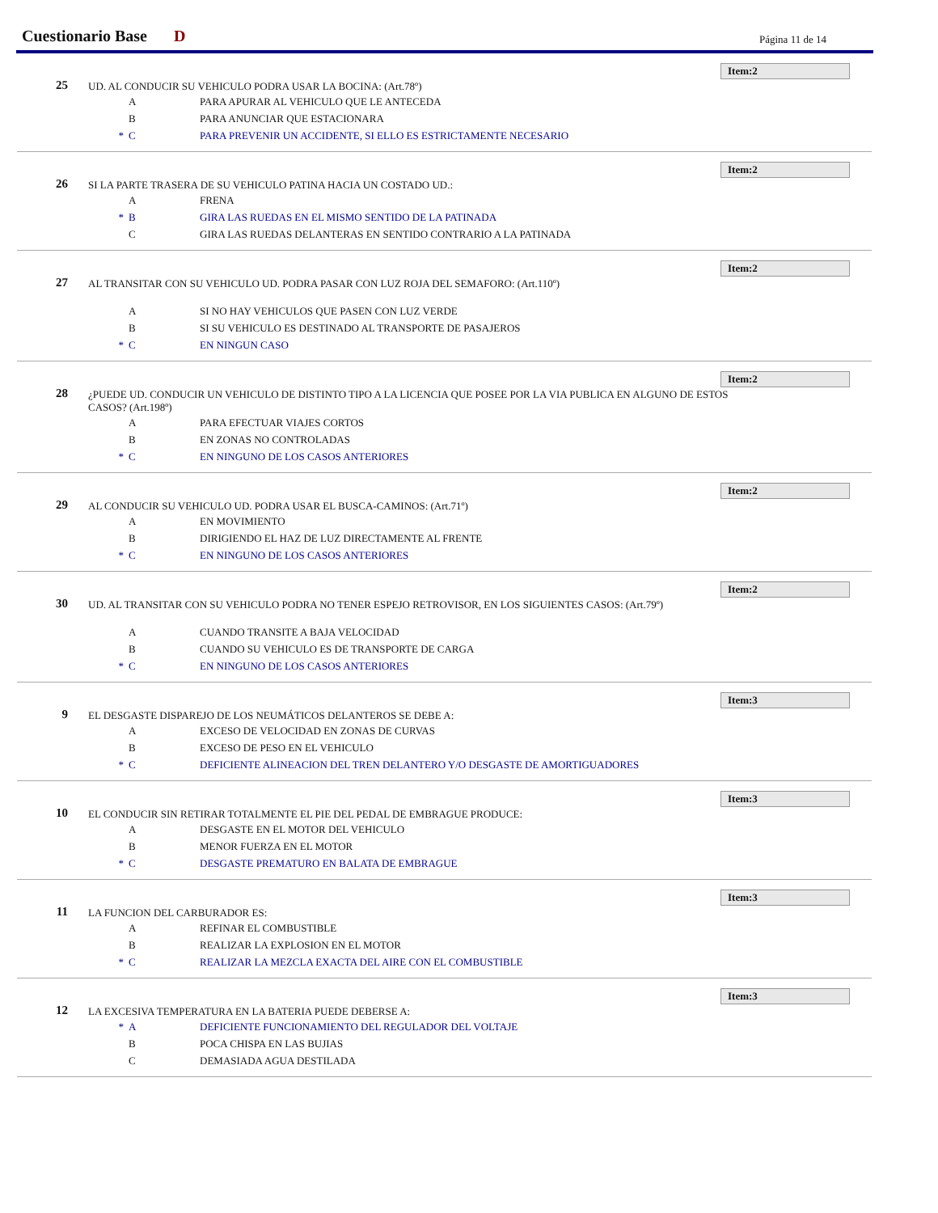Cuestionario Base D Página 11 de 14
Item:2
25 UD. AL CONDUCIR SU VEHICULO PODRA USAR LA BOCINA: (Art.78º)
A PARA APURAR AL VEHICULO QUE LE ANTECEDA
B PARA ANUNCIAR QUE ESTACIONARA
* C PARA PREVENIR UN ACCIDENTE, SI ELLO ES ESTRICTAMENTE NECESARIO
Item:2
26 SI LA PARTE TRASERA DE SU VEHICULO PATINA HACIA UN COSTADO UD.:
A FRENA
* B GIRA LAS RUEDAS EN EL MISMO SENTIDO DE LA PATINADA
C GIRA LAS RUEDAS DELANTERAS EN SENTIDO CONTRARIO A LA PATINADA
Item:2
27 AL TRANSITAR CON SU VEHICULO UD. PODRA PASAR CON LUZ ROJA DEL SEMAFORO: (Art.110º)
A SI NO HAY VEHICULOS QUE PASEN CON LUZ VERDE
B SI SU VEHICULO ES DESTINADO AL TRANSPORTE DE PASAJEROS
* C EN NINGUN CASO
Item:2
28 ¿PUEDE UD. CONDUCIR UN VEHICULO DE DISTINTO TIPO A LA LICENCIA QUE POSEE POR LA VIA PUBLICA EN ALGUNO DE ESTOS CASOS? (Art.198º)
A PARA EFECTUAR VIAJES CORTOS
B EN ZONAS NO CONTROLADAS
* C EN NINGUNO DE LOS CASOS ANTERIORES
Item:2
29 AL CONDUCIR SU VEHICULO UD. PODRA USAR EL BUSCA-CAMINOS: (Art.71º)
A EN MOVIMIENTO
B DIRIGIENDO EL HAZ DE LUZ DIRECTAMENTE AL FRENTE
* C EN NINGUNO DE LOS CASOS ANTERIORES
Item:2
30 UD. AL TRANSITAR CON SU VEHICULO PODRA NO TENER ESPEJO RETROVISOR, EN LOS SIGUIENTES CASOS: (Art.79º)
A CUANDO TRANSITE A BAJA VELOCIDAD
B CUANDO SU VEHICULO ES DE TRANSPORTE DE CARGA
* C EN NINGUNO DE LOS CASOS ANTERIORES
Item:3
9 EL DESGASTE DISPAREJO DE LOS NEUMÁTICOS DELANTEROS SE DEBE A:
A EXCESO DE VELOCIDAD EN ZONAS DE CURVAS
B EXCESO DE PESO EN EL VEHICULO
* C DEFICIENTE ALINEACION DEL TREN DELANTERO Y/O DESGASTE DE AMORTIGUADORES
Item:3
10 EL CONDUCIR SIN RETIRAR TOTALMENTE EL PIE DEL PEDAL DE EMBRAGUE PRODUCE:
A DESGASTE EN EL MOTOR DEL VEHICULO
B MENOR FUERZA EN EL MOTOR
* C DESGASTE PREMATURO EN BALATA DE EMBRAGUE
Item:3
11 LA FUNCION DEL CARBURADOR ES:
A REFINAR EL COMBUSTIBLE
B REALIZAR LA EXPLOSION EN EL MOTOR
* C REALIZAR LA MEZCLA EXACTA DEL AIRE CON EL COMBUSTIBLE
Item:3
12 LA EXCESIVA TEMPERATURA EN LA BATERIA PUEDE DEBERSE A:
* A DEFICIENTE FUNCIONAMIENTO DEL REGULADOR DEL VOLTAJE
B POCA CHISPA EN LAS BUJIAS
C DEMASIADA AGUA DESTILADA